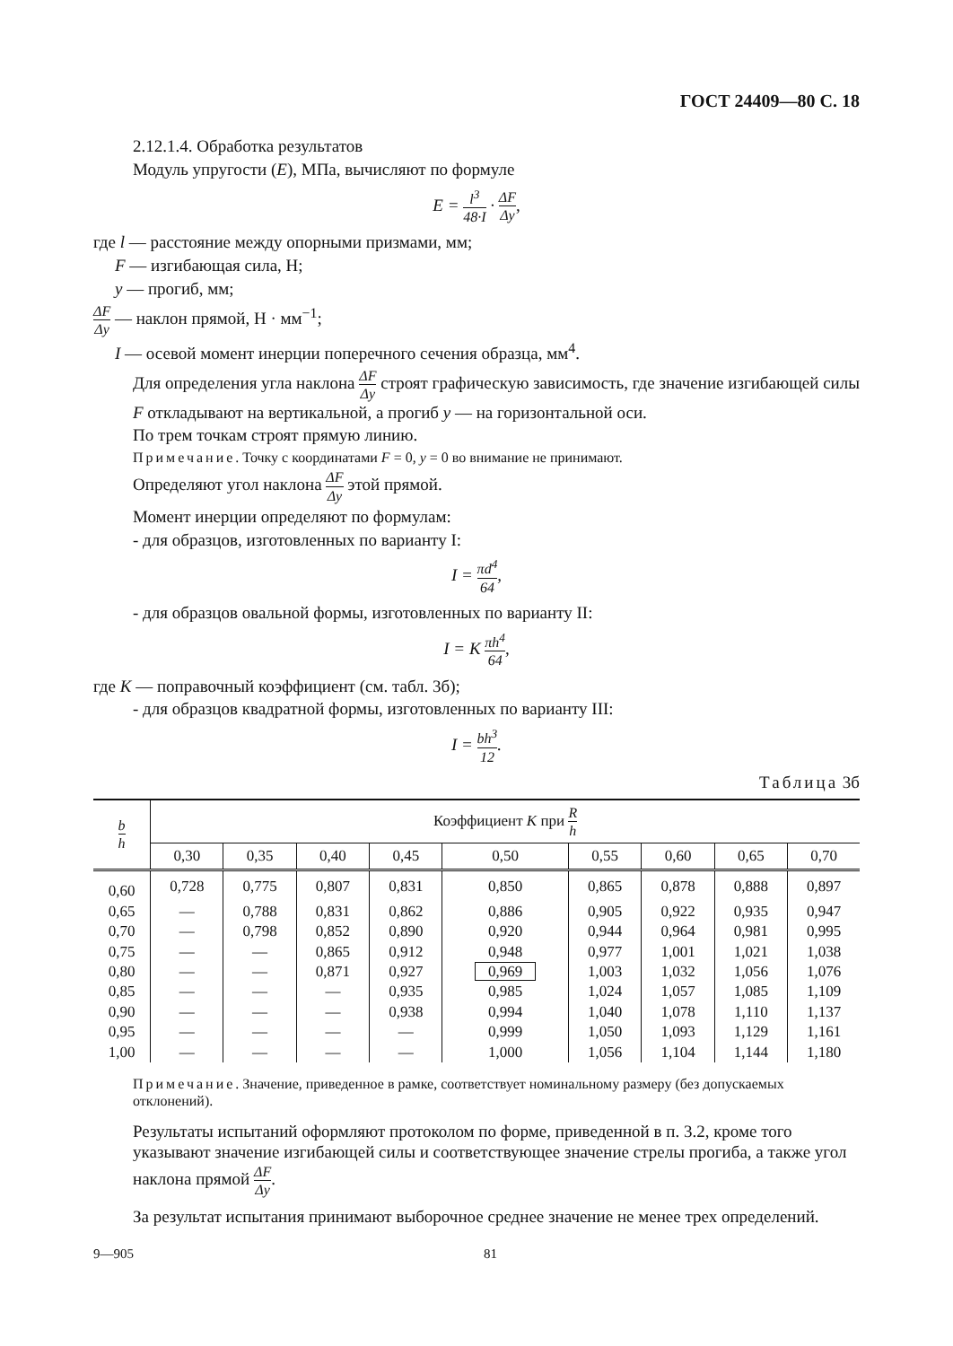ГОСТ 24409—80 С. 18
2.12.1.4. Обработка результатов
Модуль упругости (E), МПа, вычисляют по формуле
E = l<sup>3</sup> 48·I · ΔF Δy,
где l — расстояние между опорными призмами, мм;
F — изгибающая сила, Н;
y — прогиб, мм;
ΔF Δy — наклон прямой, Н · мм<sup>−1</sup>;
I — осевой момент инерции поперечного сечения образца, мм<sup>4</sup>.
Для определения угла наклона ΔF Δy строят графическую зависимость, где значение изгибающей силы F откладывают на вертикальной, а прогиб y — на горизонтальной оси.
По трем точкам строят прямую линию.
Примечание. Точку с координатами F = 0, y = 0 во внимание не принимают.
Определяют угол наклона ΔF Δy этой прямой.
Момент инерции определяют по формулам:
- для образцов, изготовленных по варианту I:
I = πd<sup>4</sup> 64,
- для образцов овальной формы, изготовленных по варианту II:
I = K πh<sup>4</sup> 64,
где K — поправочный коэффициент (см. табл. 3б);
- для образцов квадратной формы, изготовленных по варианту III:
I = bh<sup>3</sup> 12.
Таблица 3б
| b h | Коэффициент K при R h | | | | | | | | |
| --- | --- | --- | --- | --- | --- | --- | --- | --- | --- |
| | 0,30 | 0,35 | 0,40 | 0,45 | 0,50 | 0,55 | 0,60 | 0,65 | 0,70 |
| 0,60 | 0,728 | 0,775 | 0,807 | 0,831 | 0,850 | 0,865 | 0,878 | 0,888 | 0,897 |
| 0,65 | — | 0,788 | 0,831 | 0,862 | 0,886 | 0,905 | 0,922 | 0,935 | 0,947 |
| 0,70 | — | 0,798 | 0,852 | 0,890 | 0,920 | 0,944 | 0,964 | 0,981 | 0,995 |
| 0,75 | — | — | 0,865 | 0,912 | 0,948 | 0,977 | 1,001 | 1,021 | 1,038 |
| 0,80 | — | — | 0,871 | 0,927 | 0,969 | 1,003 | 1,032 | 1,056 | 1,076 |
| 0,85 | — | — | — | 0,935 | 0,985 | 1,024 | 1,057 | 1,085 | 1,109 |
| 0,90 | — | — | — | 0,938 | 0,994 | 1,040 | 1,078 | 1,110 | 1,137 |
| 0,95 | — | — | — | — | 0,999 | 1,050 | 1,093 | 1,129 | 1,161 |
| 1,00 | — | — | — | — | 1,000 | 1,056 | 1,104 | 1,144 | 1,180 |
Примечание. Значение, приведенное в рамке, соответствует номинальному размеру (без допускаемых отклонений).
Результаты испытаний оформляют протоколом по форме, приведенной в п. 3.2, кроме того указывают значение изгибающей силы и соответствующее значение стрелы прогиба, а также угол наклона прямой ΔF Δy.
За результат испытания принимают выборочное среднее значение не менее трех определений.
9—905 81